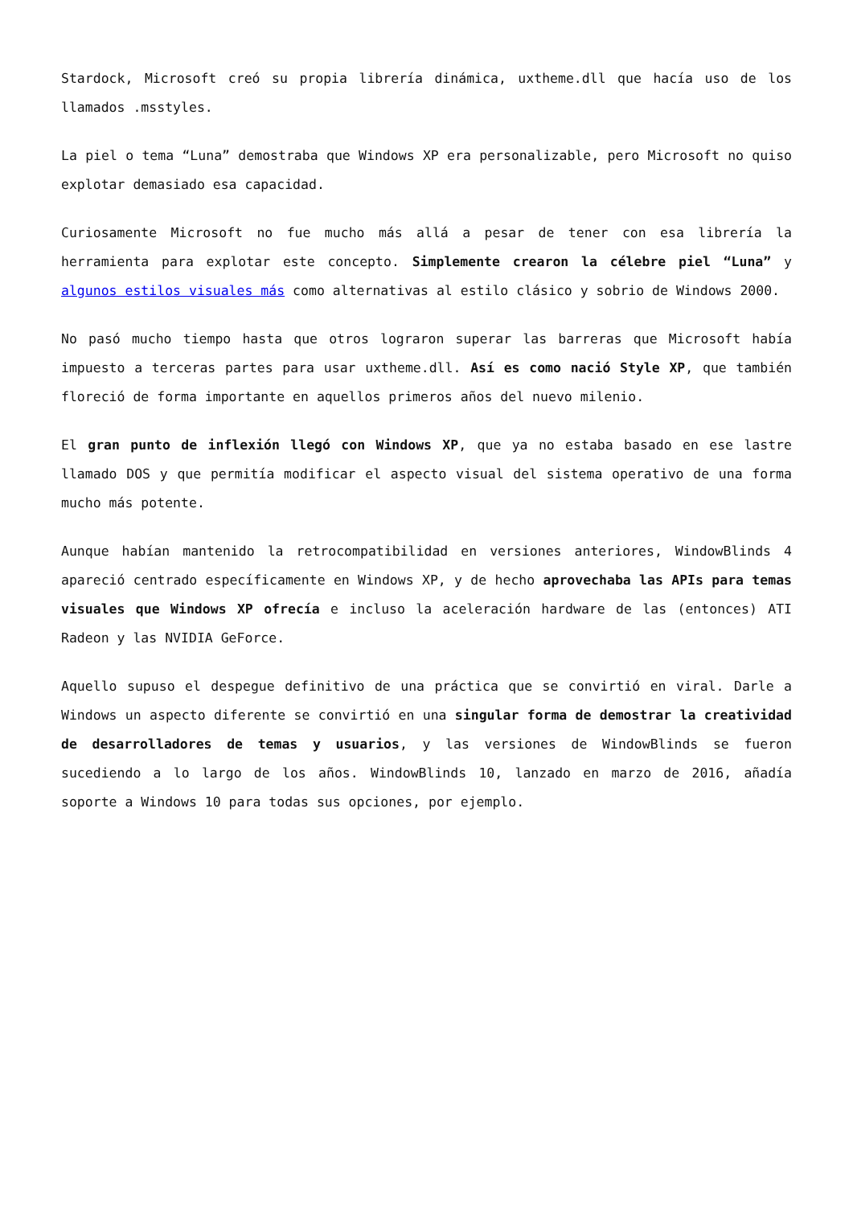Stardock, Microsoft creó su propia librería dinámica, uxtheme.dll que hacía uso de los llamados .msstyles.
La piel o tema “Luna” demostraba que Windows XP era personalizable, pero Microsoft no quiso explotar demasiado esa capacidad.
Curiosamente Microsoft no fue mucho más allá a pesar de tener con esa librería la herramienta para explotar este concepto. Simplemente crearon la célebre piel “Luna” y algunos estilos visuales más como alternativas al estilo clásico y sobrio de Windows 2000.
No pasó mucho tiempo hasta que otros lograron superar las barreras que Microsoft había impuesto a terceras partes para usar uxtheme.dll. Así es como nació Style XP, que también floreció de forma importante en aquellos primeros años del nuevo milenio.
El gran punto de inflexión llegó con Windows XP, que ya no estaba basado en ese lastre llamado DOS y que permitía modificar el aspecto visual del sistema operativo de una forma mucho más potente.
Aunque habían mantenido la retrocompatibilidad en versiones anteriores, WindowBlinds 4 apareció centrado específicamente en Windows XP, y de hecho aprovechaba las APIs para temas visuales que Windows XP ofrecía e incluso la aceleración hardware de las (entonces) ATI Radeon y las NVIDIA GeForce.
Aquello supuso el despegue definitivo de una práctica que se convirtió en viral. Darle a Windows un aspecto diferente se convirtió en una singular forma de demostrar la creatividad de desarrolladores de temas y usuarios, y las versiones de WindowBlinds se fueron sucediendo a lo largo de los años. WindowBlinds 10, lanzado en marzo de 2016, añadía soporte a Windows 10 para todas sus opciones, por ejemplo.